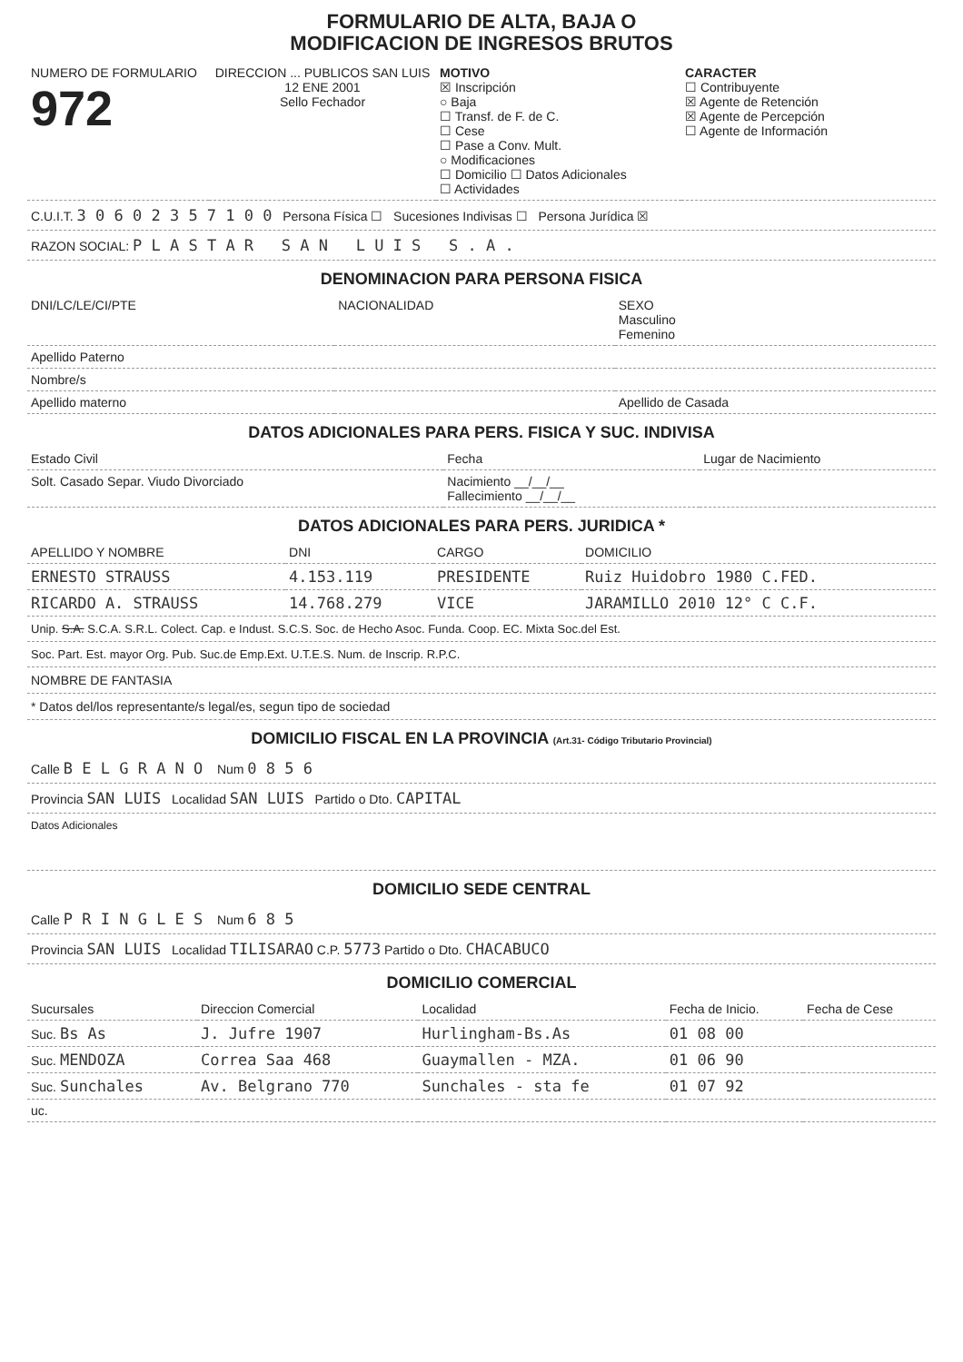FORMULARIO DE ALTA, BAJA O
MODIFICACION DE INGRESOS BRUTOS
| NUMERO DE FORMULARIO 972 | DIRECCION ... PUBLICOS SAN LUIS 12 ENE 2001 Sello Fechador | MOTIVO ☒ Inscripción ○ Baja ☐ Transf. de F. de C. ☐ Cese ☐ Pase a Conv. Mult. ○ Modificaciones ☐ Domicilio ☐ Datos Adicionales ☐ Actividades | CARACTER ☐ Contribuyente ☒ Agente de Retención ☒ Agente de Percepción ☐ Agente de Información |
C.U.I.T. 3 0 6 0 2 3 5 7 1 0 0 Persona Física ☐ Sucesiones Indivisas ☐ Persona Jurídica ☒
RAZON SOCIAL: P L A S T A R S A N L U I S S . A .
DENOMINACION PARA PERSONA FISICA
| DNI/LC/LE/CI/PTE | NACIONALIDAD | SEXO Masculino Femenino |
| Apellido Paterno | | |
| Nombre/s | | |
| Apellido materno | | Apellido de Casada |
DATOS ADICIONALES PARA PERS. FISICA Y SUC. INDIVISA
| Estado Civil | Fecha | Lugar de Nacimiento |
| Solt. Casado Separ. Viudo Divorciado | Nacimiento __/__/__ Fallecimiento __/__/__ | |
DATOS ADICIONALES PARA PERS. JURIDICA *
| APELLIDO Y NOMBRE | DNI | CARGO | DOMICILIO |
| --- | --- | --- | --- |
| ERNESTO STRAUSS | 4.153.119 | PRESIDENTE | Ruiz Huidobro 1980 C.FED. |
| RICARDO A. STRAUSS | 14.768.279 | VICE | JARAMILLO 2010 12° C C.F. |
Unip. S.A. S.C.A. S.R.L. Colect. Cap. e Indust. S.C.S. Soc. de Hecho Asoc. Funda. Coop. EC. Mixta Soc.del Est.
Soc. Part. Est. mayor Org. Pub. Suc.de Emp.Ext. U.T.E.S. Num. de Inscrip. R.P.C.
NOMBRE DE FANTASIA
* Datos del/los representante/s legal/es, segun tipo de sociedad
DOMICILIO FISCAL EN LA PROVINCIA (Art.31- Código Tributario Provincial)
Calle B E L G R A N O Num 0 8 5 6
Provincia SAN LUIS Localidad SAN LUIS Partido o Dto. CAPITAL
Datos Adicionales
DOMICILIO SEDE CENTRAL
Calle P R I N G L E S Num 6 8 5
Provincia SAN LUIS Localidad TILISARAO C.P. 5773 Partido o Dto. CHACABUCO
DOMICILIO COMERCIAL
| Sucursales | Direccion Comercial | Localidad | Fecha de Inicio. | Fecha de Cese |
| --- | --- | --- | --- | --- |
| Suc. Bs As | J. Jufre 1907 | Hurlingham-Bs.As | 01 08 00 | |
| Suc. MENDOZA | Correa Saa 468 | Guaymallen - MZA. | 01 06 90 | |
| Suc. Sunchales | Av. Belgrano 770 | Sunchales - sta fe | 01 07 92 | |
| uc. | | | | |